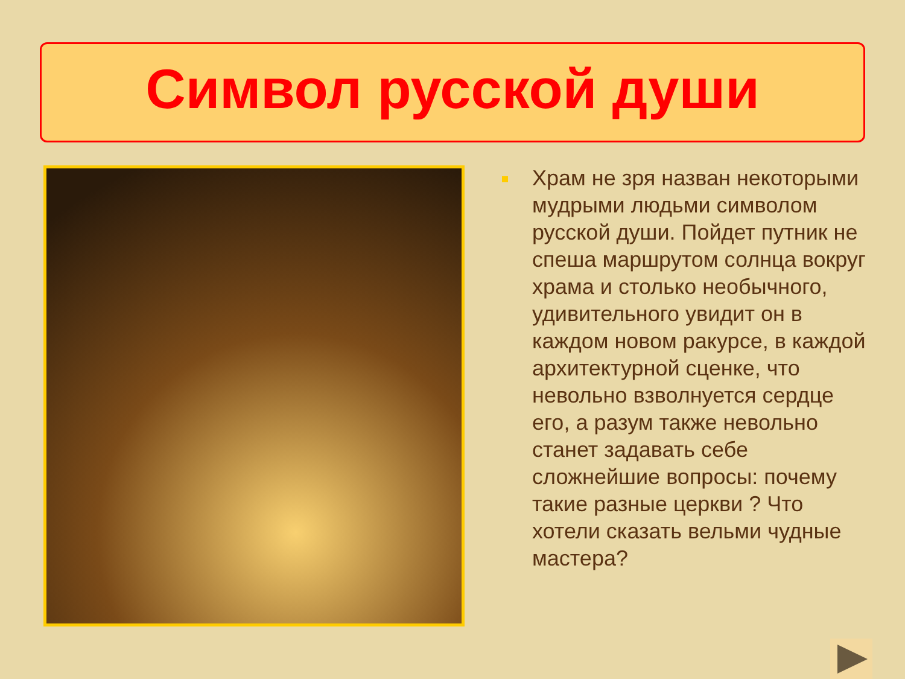Символ русской души
Храм не зря назван некоторыми мудрыми людьми символом русской души. Пойдет путник не спеша маршрутом солнца вокруг храма и столько необычного, удивительного увидит он в каждом новом ракурсе, в каждой архитектурной сценке, что невольно взволнуется сердце его, а разум также невольно станет задавать себе сложнейшие вопросы: почему такие разные церкви ? Что хотели сказать вельми чудные мастера?